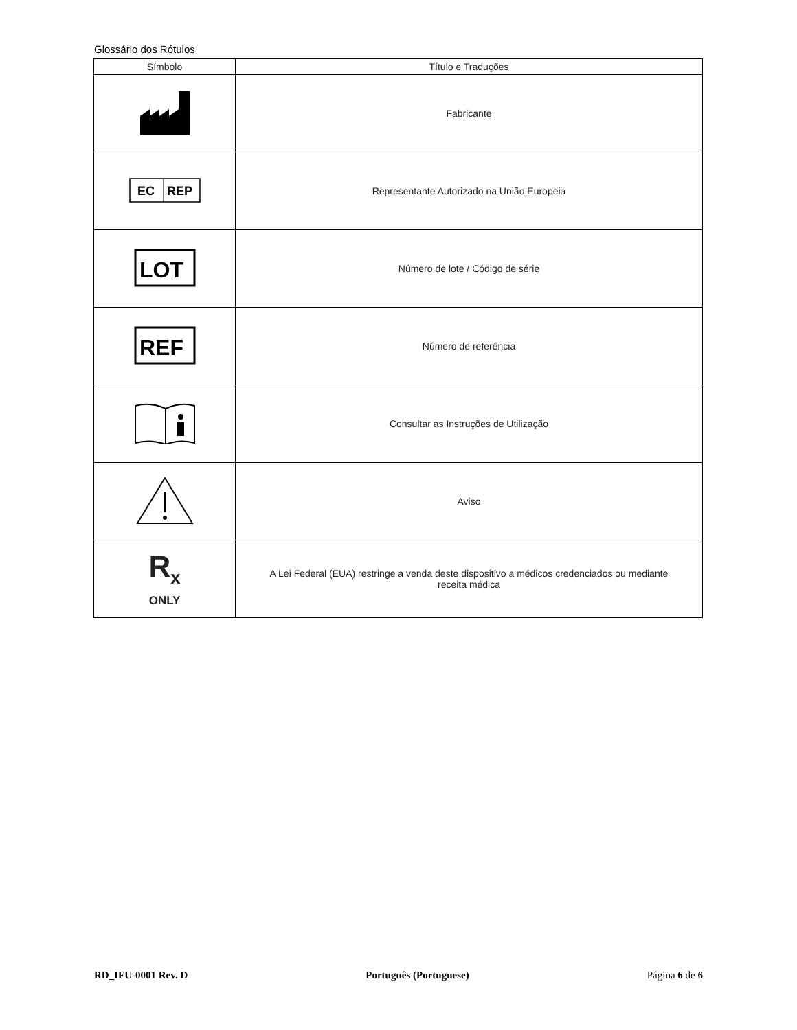Glossário dos Rótulos
| Símbolo | Título e Traduções |
| --- | --- |
| | Fabricante |
| EC REP | Representante Autorizado na União Europeia |
| LOT | Número de lote / Código de série |
| REF | Número de referência |
| | Consultar as Instruções de Utilização |
| | Aviso |
| R<sub>x</sub> ONLY | A Lei Federal (EUA) restringe a venda deste dispositivo a médicos credenciados ou mediante receita médica |
RD_IFU-0001 Rev. D Português (Portuguese) Página 6 de 6